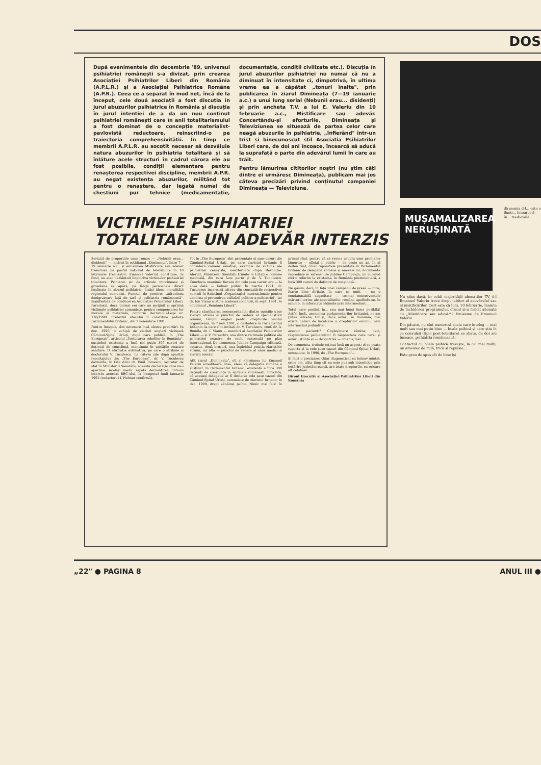DOS
După evenimentele din decembrie '89, universul psihiatriei românești s-a divizat, prin crearea Asociației Psihiatrilor Liberi din România (A.P.L.R.) și a Asociației Psihiatrice Române (A.P.R.). Ceea ce a separat în mod net, încă de la început, cele două asociații a fost discuția în jurul abuzurilor psihiatrice în România și discuția în jurul intenției de a da un nou conținut psihiatriei românești care în anii totalitarismului a fost dominat de o concepție materialist-pavlovistă reductoare, reinscriind-o pe traiectoria comprehensivității. În timp ce membrii A.P.L.R. au socotit necesar să dezvăluie natura abuzurilor în psihiatria totalitară și să înlăture acele structuri în cadrul cărora ele au fost posibile, condiții elementare pentru renașterea respectivei discipline, membrii A.P.R. au negat existența abuzurilor, militând tot pentru o renaștere, dar legată numai de chestiuni pur tehnice (medicamentație, documentație, condiții civilizate etc.). Discuția în jurul abuzurilor psihiatriei nu numai că nu a diminuat în intensitate ci, dimpotrivă, în ultima vreme ea a căpătat „tonuri înalte", prin publicarea în ziarul Dimineața (7—19 ianuarie a.c.) a unui lung serial (Nebunii erau... disidenți) și prin ancheta T.V. a lui E. Valeriu din 10 februarie a.c., Mistificare sau adevăr. Concertându-și eforturile, Dimineața și Televiziunea se situează de partea celor care neagă abuzurile în psihiatrie, „înfierând" într-un trist și binecunoscut stil Asociația Psihiatrilor Liberi care, de doi ani încoace, încearcă să aducă la suprafață o parte din adevărul lumii în care au trăit.
Pentru lămurirea cititorilor noștri (nu știm câți dintre ei urmăresc Dimineața), publicăm mai jos câteva precizări privind conținutul campaniei Dimineața — Televiziune.
VICTIMELE PSIHIATRIEI
TOTALITARE UN ADEVĂR INTERZIS
Serialul de proporțiile unui roman — „Nebunii erau... disidenți" —, apărut în cotidianul „Dimineața", între 7—19 ianuarie a.c., și emisiunea Mistificare sau adevăr transmisă pe postul național de televiziune în 10 februarie (realizator, Emanoil Valeriu) constituie, în fond, un atac dezlănțuit împotriva victimelor psihiatriei totalitare. Printr-un șir de articole mincinoase și grosolane se apără, pe lângă persoanele direct implicate în abuzul psihiatric, însăși ideea moralității regimului comunist. Punctul de pornire: „atitudinea denigratoare față de țară și psihiatria românească", manifestată de conducerea Asociației Psihiatrilor Liberi. Paradoxal, deci, tocmai cei care au sprijinit și sprijină victimele psihiatriei comuniste, pentru compensarea lor morală și materială, conform Decretului-Lege nr. 118/1990. Pretextul atacului îl constituie ședința Parlamentului britanic, din 7 noiembrie 1991.
Pentru început, sînt necesare însă câteva precizări. În dec. 1990, o echipă de ziariști englezi vizitează Căminul-Spital Urlați, după care publică, în „The European", articolul „Torturarea rebelilor în România", susținînd existența a încă cel puțin 300 cazuri de deținuți de conștiință, menținute în unitățile noastre sanitare. O afirmație estimativă, pe care o atribuie și doctorului V. Tuculescu. La câteva zile după apariția reportajului din „The European", dr. V. Tuculescu dezminte, în fața d-lui dr. Emil Tomescu, secretar de stat în Ministerul Sănătății, această declarație care nu-i aparține. Același medic repetă dezmințirea, într-un interviu acordat BBC-ului, la începutul lunii ianuarie 1991 (redactorul I. Helmer confirmă).
Tot în „The European" sînt prezentate și șase cazuri din Căminul-Spital Urlați, pe care ziaristul britanic îi consideră oameni sănătoși, exemple de victime ale psihiatriei ceaușiste, neexternate după Revoluție. Alertat, Ministerul Sănătății trimite la Urlați o comisie medicală, din care face parte și dr. V. Tuculescu. Concluzia unanimă: fiecare din cele șase cazuri era — la acea dată — bolnav psihic. În martie 1991, dr. Tuculescu inserează câteva din constatările respectivei comisii în Buletinul „Organizației internaționale pentru abolirea și prevenirea utilizării politice a psihiatriei", iar dr. Ion Vianu susține aceleași concluzii, în sept. 1991, în cotidianul „România Liberă".
Pentru clarificarea neconcordanței dintre opiniile unor ziariști străini și punctul de vedere al specialiștilor români, Grupul englez pentru drepturile omului organizează, în 7 nov. 1991, o dezbatere în Parlamentul britanic, la care sînt invitați dr. V. Tuculescu, conf. dr. A. Romila, dr. I. Vianu — membri ai Asociației Psihiatrilor Liberi — și V. Paraschiv, una dintre victimele politice ale psihiatriei noastre, de mult cunoscută pe plan internațional. De asemenea, Jubilee Campaign editează, separat, două broșuri, una înglobînd poziția ziariștilor străini, iar alta — punctul de vedere al unor medici și ziariști români.
Atît ziarul „Dimineața", cît și emisiunea lui Emanoil Valeriu acreditează, însă, ideea că delegația română a susținut, în Parlamentul britanic, existența a încă 300 deținuți de conștiință în spitalele românești; totodată, că aceeași delegație ar fi declarat cele șase cazuri din Căminul-Spital Urlați, semnalate de ziaristul britanic în dec. 1990, drept sănătoși psihic. Nimic mai fals! În primul rînd, pentru că se revine asupra unei probleme lămurite — oficial și public — de peste un an. În al doilea rînd, chiar rapoartele prezentate în Parlamentul britanic de delegația română și anexele lor, documente reproduse in extenso de Jubilee Campaign, nu cuprind nici o referire la existența, în România posttotalitară, a încă 300 cazuri de deținuți de conștiință...
Ne găsim, deci, în fața unei campanii de presă — bine, foarte bine dirijate, în care se omit — cu o condamnabilă sagacitate — tocmai consecventele mărturii scrise ale specialiștilor români, apelîndu-se, în schimb, la informații obținute prin intermediari...
Totul pare posibil, în... cea mai bună lume posibilă! Astfel încît, asemenea parlamentarilor britanici, ne-am putea întreba, totuși, dacă astăzi, în România, mai există cazuri de încălcare a drepturilor omului, prin intermediul psihiatriei...
acestor pacienți? Copleșitoare rămîne, deci, răspunderea psihiatrului! O răspundere care cere, și astăzi, știință și — deopotrivă — omenie, har...
De asemenea, trebuie reținut încă un aspect: el se poate raporta și la cele șase cazuri din Căminul-Spital Urlați, semnalate, în 1990, de „The European"...
Și încă o precizare: chiar diagnosticat ca bolnav mintal, orice om, atîta timp cît nu este pus sub interdicție prin hotărîre judecătorească, are toate drepturile, ca oricare alt cetățean...
Biroul Executiv al Asociației Psihiatrilor Liberi din România
MUȘAMALIZAREA NERUȘINATĂ
Nu știm dacă, în ochii majorității abonaților TV, d-l Emanuel Valeriu trece drept iubitor al adevărului sau al mistificărilor. Cert este că luni, 10 februarie, înainte de închiderea programului, dînsul și-a fericit abonații cu „Mistificare sau adevăr"? Emisiune de Emanuel Valeriu...
Din păcate, nu sînt numeroși aceia care înțeleg — mai mult sau mai puțin bine — boala psihică și care știu în ce convulsii (tipic post-totalitare) se zbate, de doi ani încoace, psihiatria românească.
Contactul cu boala psihică trezește, la cei mai mulți, un amestec de milă, frică și repulsie...
Este greu de spus cît de bine își
dă seama d-l... este o ilustr... întoarceri în... medievală...
„22" ● PAGINA 8 ANUL III ●